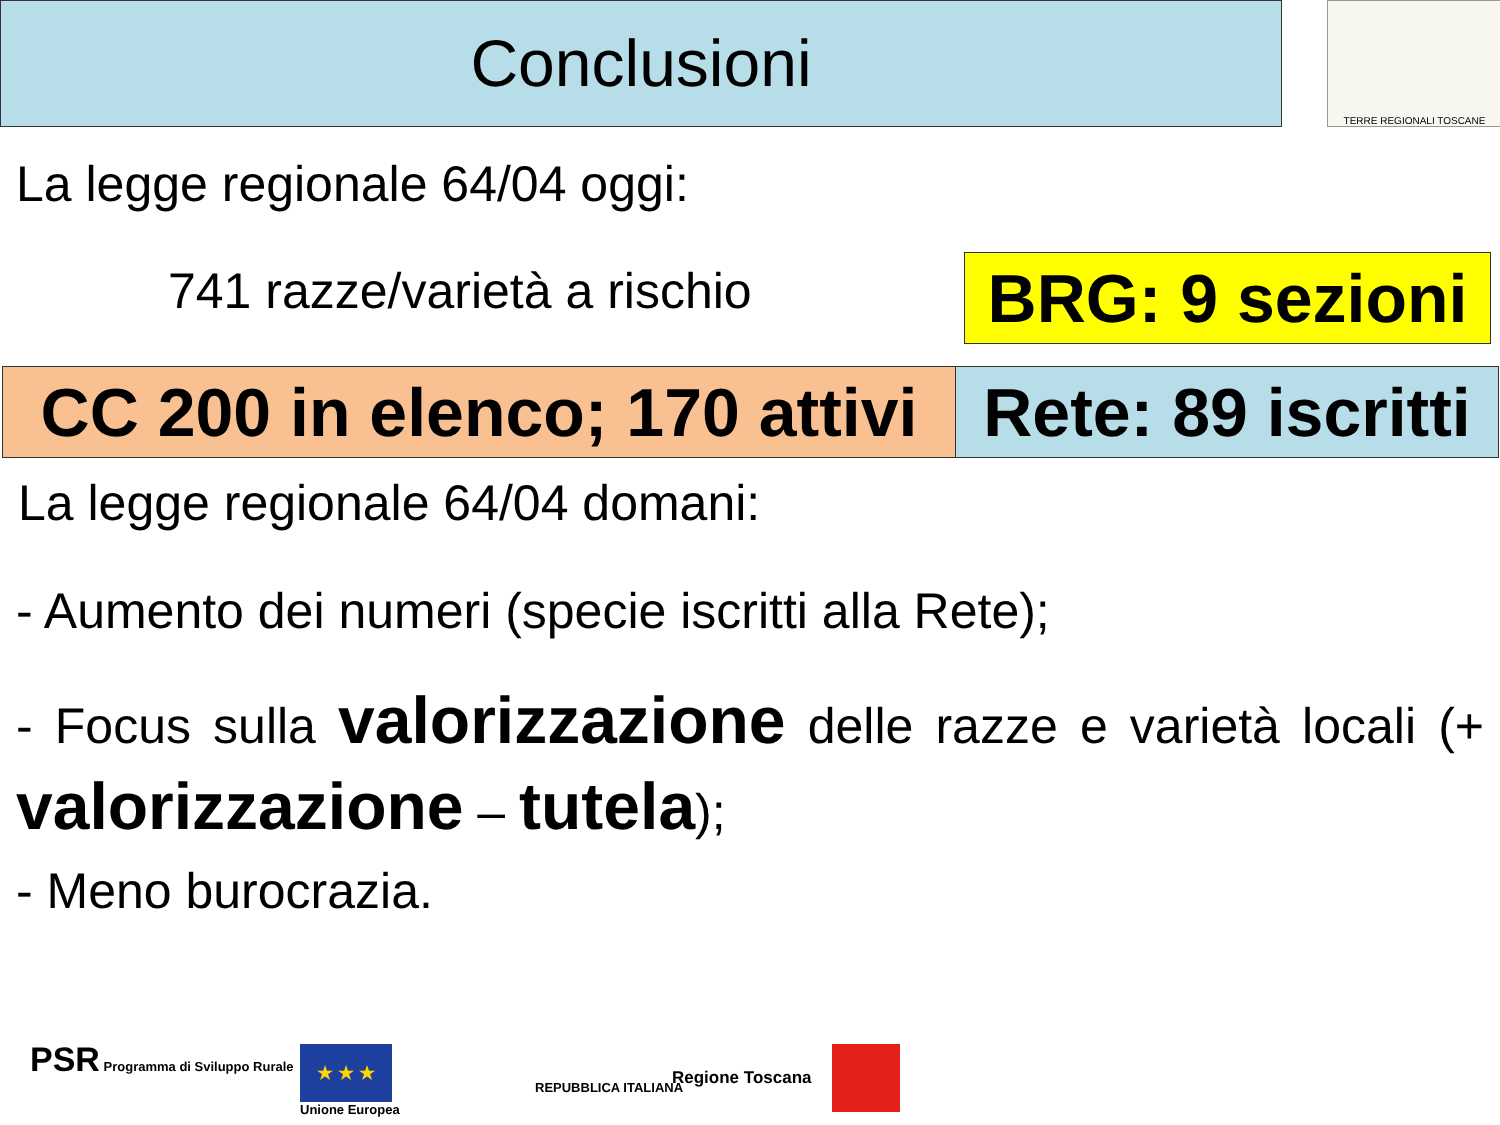Conclusioni TERRE REGIONALI TOSCANE
La legge regionale 64/04 oggi:
741 razze/varietà a rischio
BRG: 9 sezioni
CC 200 in elenco; 170 attivi
Rete: 89 iscritti
La legge regionale 64/04 domani:
- Aumento dei numeri (specie iscritti alla Rete);
- Focus sulla valorizzazione delle razze e varietà locali (+ valorizzazione – tutela);
- Meno burocrazia.
PSR Programma di Sviluppo Rurale
★ ★ ★
Unione Europea
REPUBBLICA ITALIANA Regione Toscana